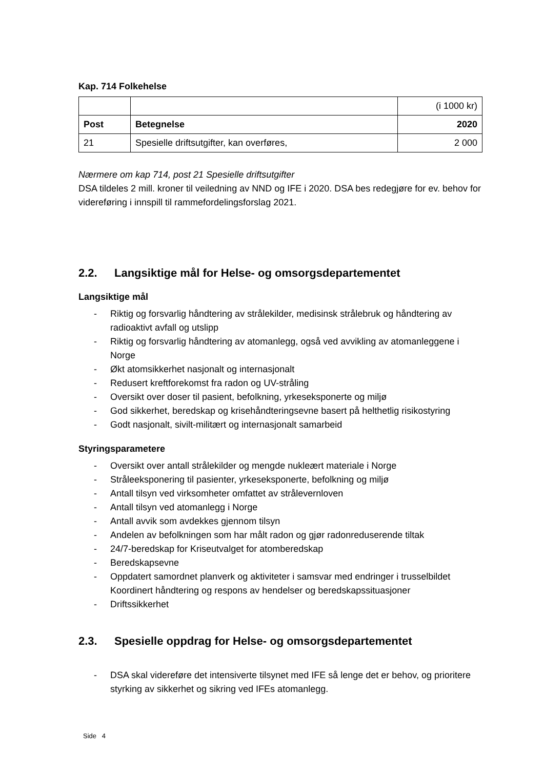Kap. 714 Folkehelse
| | | (i 1000 kr) |
| Post | Betegnelse | 2020 |
| 21 | Spesielle driftsutgifter, kan overføres, | 2 000 |
Nærmere om kap 714, post 21 Spesielle driftsutgifter
DSA tildeles 2 mill. kroner til veiledning av NND og IFE i 2020. DSA bes redegjøre for ev. behov for videreføring i innspill til rammefordelingsforslag 2021.
2.2. Langsiktige mål for Helse- og omsorgsdepartementet
Langsiktige mål
- Riktig og forsvarlig håndtering av strålekilder, medisinsk strålebruk og håndtering av radioaktivt avfall og utslipp
- Riktig og forsvarlig håndtering av atomanlegg, også ved avvikling av atomanleggene i Norge
- Økt atomsikkerhet nasjonalt og internasjonalt
- Redusert kreftforekomst fra radon og UV-stråling
- Oversikt over doser til pasient, befolkning, yrkeseksponerte og miljø
- God sikkerhet, beredskap og krisehåndteringsevne basert på helthetlig risikostyring
- Godt nasjonalt, sivilt-militært og internasjonalt samarbeid
Styringsparametere
- Oversikt over antall strålekilder og mengde nukleært materiale i Norge
- Stråleeksponering til pasienter, yrkeseksponerte, befolkning og miljø
- Antall tilsyn ved virksomheter omfattet av strålevernloven
- Antall tilsyn ved atomanlegg i Norge
- Antall avvik som avdekkes gjennom tilsyn
- Andelen av befolkningen som har målt radon og gjør radonreduserende tiltak
- 24/7-beredskap for Kriseutvalget for atomberedskap
- Beredskapsevne
- Oppdatert samordnet planverk og aktiviteter i samsvar med endringer i trusselbildet Koordinert håndtering og respons av hendelser og beredskapssituasjoner
- Driftssikkerhet
2.3. Spesielle oppdrag for Helse- og omsorgsdepartementet
- DSA skal videreføre det intensiverte tilsynet med IFE så lenge det er behov, og prioritere styrking av sikkerhet og sikring ved IFEs atomanlegg.
Side 4